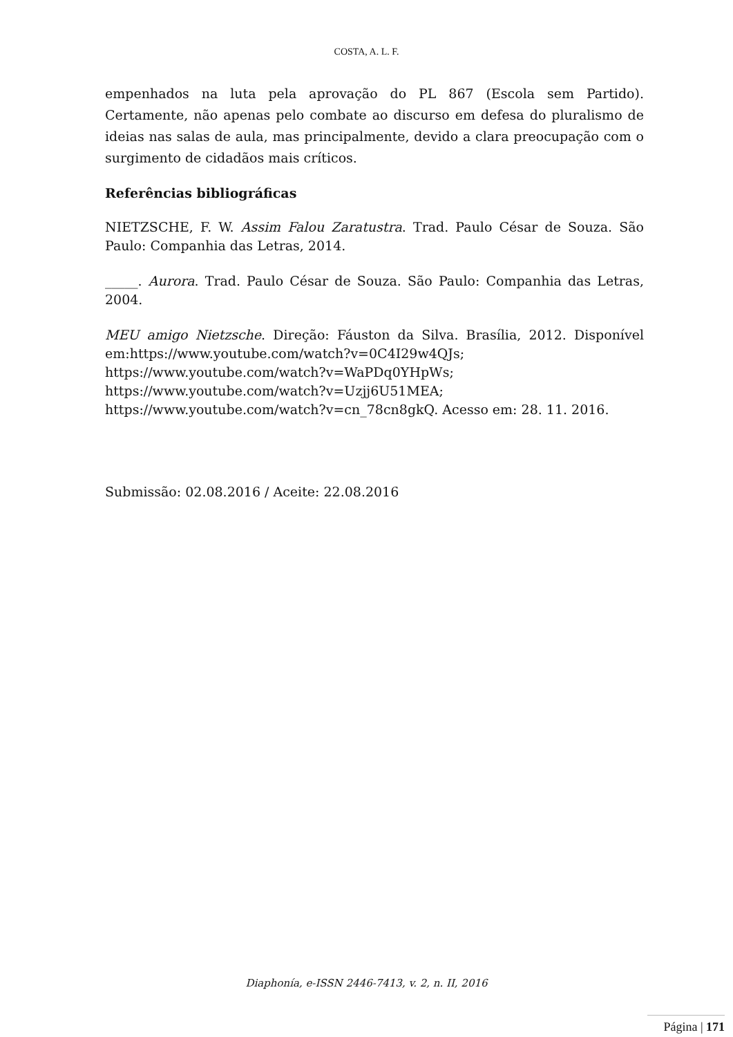COSTA, A. L. F.
empenhados na luta pela aprovação do PL 867 (Escola sem Partido). Certamente, não apenas pelo combate ao discurso em defesa do pluralismo de ideias nas salas de aula, mas principalmente, devido a clara preocupação com o surgimento de cidadãos mais críticos.
Referências bibliográficas
NIETZSCHE, F. W. Assim Falou Zaratustra. Trad. Paulo César de Souza. São Paulo: Companhia das Letras, 2014.
_____. Aurora. Trad. Paulo César de Souza. São Paulo: Companhia das Letras, 2004.
MEU amigo Nietzsche. Direção: Fáuston da Silva. Brasília, 2012. Disponível em:https://www.youtube.com/watch?v=0C4I29w4QJs;
https://www.youtube.com/watch?v=WaPDq0YHpWs;
https://www.youtube.com/watch?v=Uzjj6U51MEA;
https://www.youtube.com/watch?v=cn_78cn8gkQ. Acesso em: 28. 11. 2016.
Submissão: 02.08.2016 / Aceite: 22.08.2016
Diaphonía, e-ISSN 2446-7413, v. 2, n. II, 2016
Página | 171